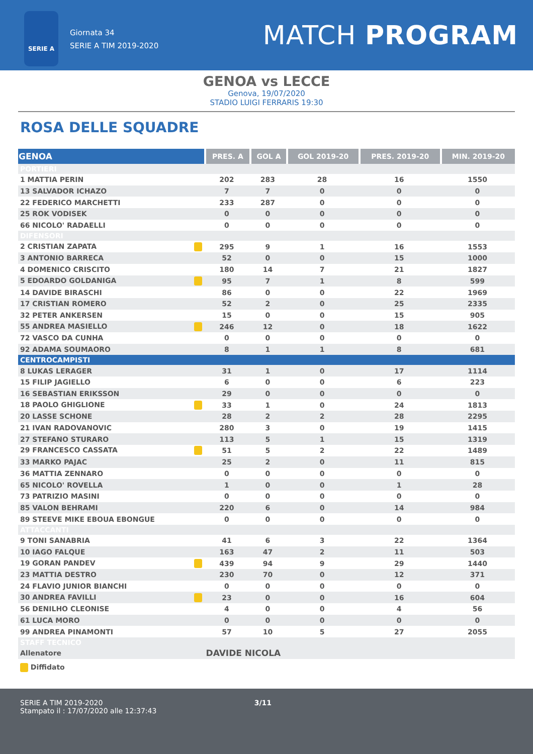SERIE A
Giornata 34
SERIE A TIM 2019-2020
MATCH PROGRAM
GENOA vs LECCE
Genova, 19/07/2020
STADIO LUIGI FERRARIS 19:30
ROSA DELLE SQUADRE
| GENOA | PRES. A | GOL A | GOL 2019-20 | PRES. 2019-20 | MIN. 2019-20 |
| --- | --- | --- | --- | --- | --- |
| PORTIERI | | | | | |
| 1 MATTIA PERIN | 202 | 283 | 28 | 16 | 1550 |
| 13 SALVADOR ICHAZO | 7 | 7 | 0 | 0 | 0 |
| 22 FEDERICO MARCHETTI | 233 | 287 | 0 | 0 | 0 |
| 25 ROK VODISEK | 0 | 0 | 0 | 0 | 0 |
| 66 NICOLO' RADAELLI | 0 | 0 | 0 | 0 | 0 |
| DIFENSORI | | | | | |
| 2 CRISTIAN ZAPATA | 295 | 9 | 1 | 16 | 1553 |
| 3 ANTONIO BARRECA | 52 | 0 | 0 | 15 | 1000 |
| 4 DOMENICO CRISCITO | 180 | 14 | 7 | 21 | 1827 |
| 5 EDOARDO GOLDANIGA | 95 | 7 | 1 | 8 | 599 |
| 14 DAVIDE BIRASCHI | 86 | 0 | 0 | 22 | 1969 |
| 17 CRISTIAN ROMERO | 52 | 2 | 0 | 25 | 2335 |
| 32 PETER ANKERSEN | 15 | 0 | 0 | 15 | 905 |
| 55 ANDREA MASIELLO | 246 | 12 | 0 | 18 | 1622 |
| 72 VASCO DA CUNHA | 0 | 0 | 0 | 0 | 0 |
| 92 ADAMA SOUMAORO | 8 | 1 | 1 | 8 | 681 |
| CENTROCAMPISTI | | | | | |
| 8 LUKAS LERAGER | 31 | 1 | 0 | 17 | 1114 |
| 15 FILIP JAGIELLO | 6 | 0 | 0 | 6 | 223 |
| 16 SEBASTIAN ERIKSSON | 29 | 0 | 0 | 0 | 0 |
| 18 PAOLO GHIGLIONE | 33 | 1 | 0 | 24 | 1813 |
| 20 LASSE SCHONE | 28 | 2 | 2 | 28 | 2295 |
| 21 IVAN RADOVANOVIC | 280 | 3 | 0 | 19 | 1415 |
| 27 STEFANO STURARO | 113 | 5 | 1 | 15 | 1319 |
| 29 FRANCESCO CASSATA | 51 | 5 | 2 | 22 | 1489 |
| 33 MARKO PAJAC | 25 | 2 | 0 | 11 | 815 |
| 36 MATTIA ZENNARO | 0 | 0 | 0 | 0 | 0 |
| 65 NICOLO' ROVELLA | 1 | 0 | 0 | 1 | 28 |
| 73 PATRIZIO MASINI | 0 | 0 | 0 | 0 | 0 |
| 85 VALON BEHRAMI | 220 | 6 | 0 | 14 | 984 |
| 89 STEEVE MIKE EBOUA EBONGUE | 0 | 0 | 0 | 0 | 0 |
| ATTACCANTI | | | | | |
| 9 TONI SANABRIA | 41 | 6 | 3 | 22 | 1364 |
| 10 IAGO FALQUE | 163 | 47 | 2 | 11 | 503 |
| 19 GORAN PANDEV | 439 | 94 | 9 | 29 | 1440 |
| 23 MATTIA DESTRO | 230 | 70 | 0 | 12 | 371 |
| 24 FLAVIO JUNIOR BIANCHI | 0 | 0 | 0 | 0 | 0 |
| 30 ANDREA FAVILLI | 23 | 0 | 0 | 16 | 604 |
| 56 DENILHO CLEONISE | 4 | 0 | 0 | 4 | 56 |
| 61 LUCA MORO | 0 | 0 | 0 | 0 | 0 |
| 99 ANDREA PINAMONTI | 57 | 10 | 5 | 27 | 2055 |
| STAFF TECNICO | | | | | |
| Allenatore | DAVIDE NICOLA | | | | |
Diffidato
SERIE A TIM 2019-2020 3/11
Stampato il : 17/07/2020 alle 12:37:43